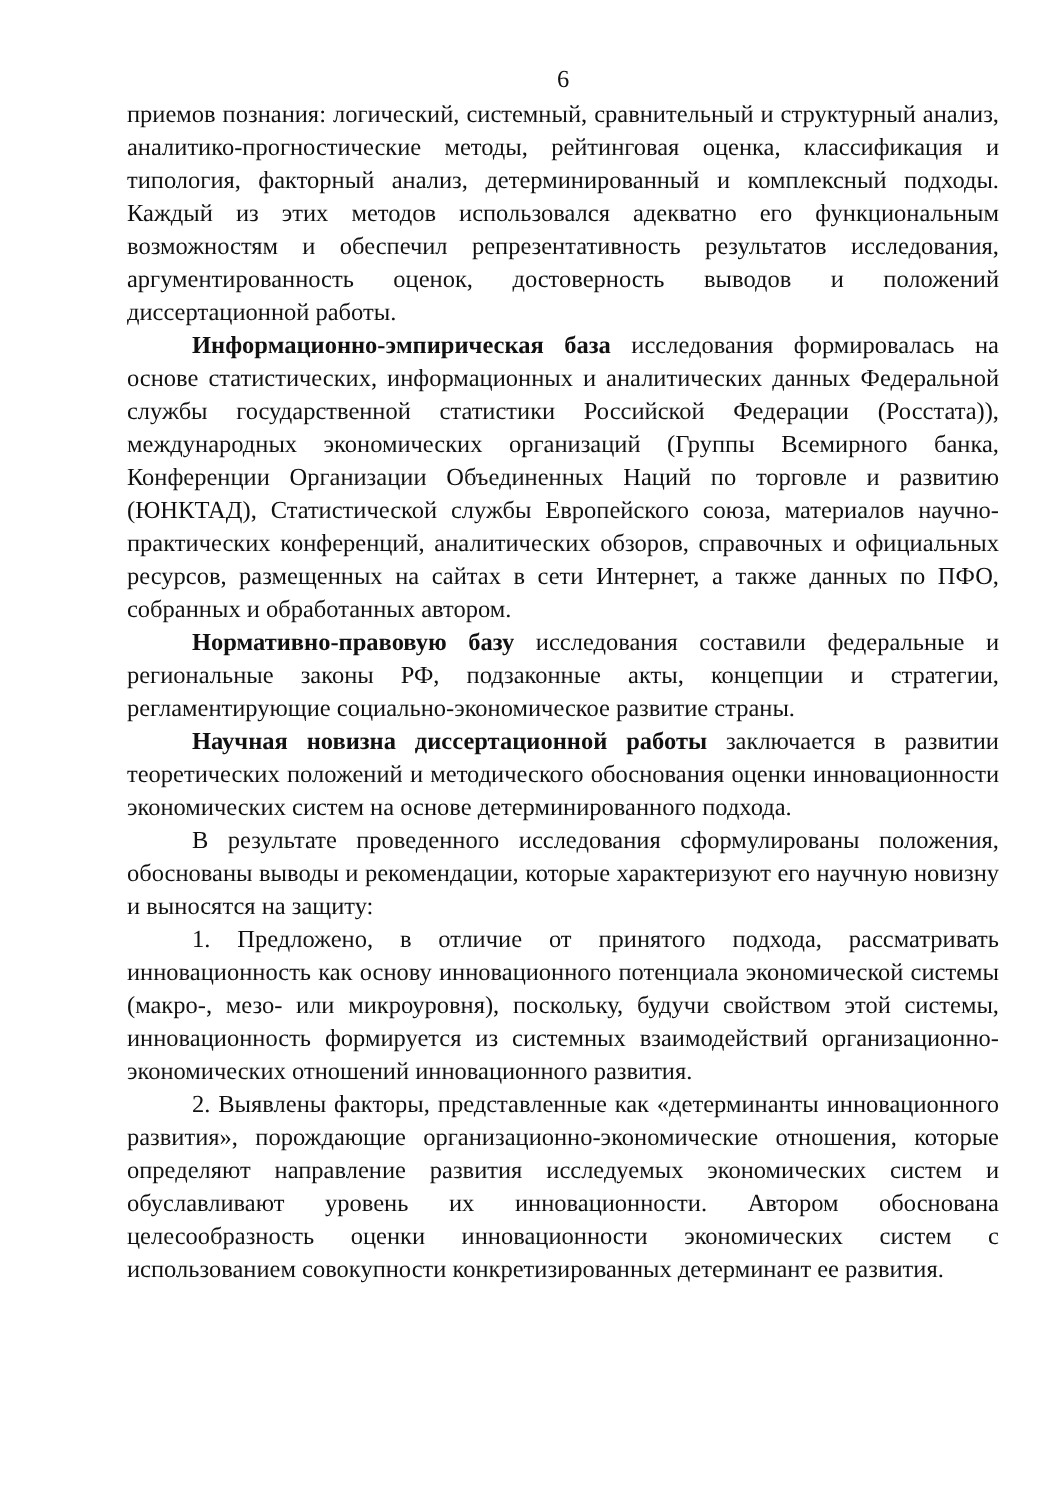6
приемов познания: логический, системный, сравнительный и структурный анализ, аналитико-прогностические методы, рейтинговая оценка, классификация и типология, факторный анализ, детерминированный и комплексный подходы. Каждый из этих методов использовался адекватно его функциональным возможностям и обеспечил репрезентативность результатов исследования, аргументированность оценок, достоверность выводов и положений диссертационной работы.
Информационно-эмпирическая база исследования формировалась на основе статистических, информационных и аналитических данных Федеральной службы государственной статистики Российской Федерации (Росстата)), международных экономических организаций (Группы Всемирного банка, Конференции Организации Объединенных Наций по торговле и развитию (ЮНКТАД), Статистической службы Европейского союза, материалов научно-практических конференций, аналитических обзоров, справочных и официальных ресурсов, размещенных на сайтах в сети Интернет, а также данных по ПФО, собранных и обработанных автором.
Нормативно-правовую базу исследования составили федеральные и региональные законы РФ, подзаконные акты, концепции и стратегии, регламентирующие социально-экономическое развитие страны.
Научная новизна диссертационной работы заключается в развитии теоретических положений и методического обоснования оценки инновационности экономических систем на основе детерминированного подхода.
В результате проведенного исследования сформулированы положения, обоснованы выводы и рекомендации, которые характеризуют его научную новизну и выносятся на защиту:
1. Предложено, в отличие от принятого подхода, рассматривать инновационность как основу инновационного потенциала экономической системы (макро-, мезо- или микроуровня), поскольку, будучи свойством этой системы, инновационность формируется из системных взаимодействий организационно-экономических отношений инновационного развития.
2. Выявлены факторы, представленные как «детерминанты инновационного развития», порождающие организационно-экономические отношения, которые определяют направление развития исследуемых экономических систем и обуславливают уровень их инновационности. Автором обоснована целесообразность оценки инновационности экономических систем с использованием совокупности конкретизированных детерминант ее развития.